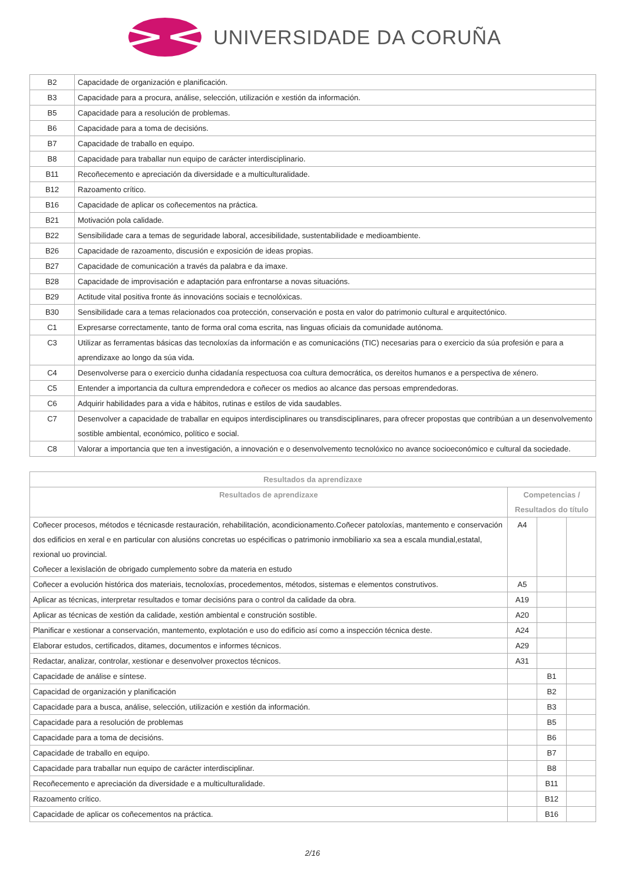UNIVERSIDADE DA CORUÑA
| B2 | Capacidade de organización e planificación. |
| B3 | Capacidade para a procura, análise, selección, utilización e xestión da información. |
| B5 | Capacidade para a resolución de problemas. |
| B6 | Capacidade para a toma de decisións. |
| B7 | Capacidade de traballo en equipo. |
| B8 | Capacidade para traballar nun equipo de carácter interdisciplinario. |
| B11 | Recoñecemento e apreciación da diversidade e a multiculturalidade. |
| B12 | Razoamento crítico. |
| B16 | Capacidade de aplicar os coñecementos na práctica. |
| B21 | Motivación pola calidade. |
| B22 | Sensibilidade cara a temas de seguridade laboral, accesibilidade, sustentabilidade e medioambiente. |
| B26 | Capacidade de razoamento, discusión e exposición de ideas propias. |
| B27 | Capacidade de comunicación a través da palabra e da imaxe. |
| B28 | Capacidade de improvisación e adaptación para enfrontarse a novas situacións. |
| B29 | Actitude vital positiva fronte ás innovacións sociais e tecnolóxicas. |
| B30 | Sensibilidade cara a temas relacionados coa protección, conservación e posta en valor do patrimonio cultural e arquitectónico. |
| C1 | Expresarse correctamente, tanto de forma oral coma escrita, nas linguas oficiais da comunidade autónoma. |
| C3 | Utilizar as ferramentas básicas das tecnoloxías da información e as comunicacións (TIC) necesarias para o exercicio da súa profesión e para a aprendizaxe ao longo da súa vida. |
| C4 | Desenvolverse para o exercicio dunha cidadanía respectuosa coa cultura democrática, os dereitos humanos e a perspectiva de xénero. |
| C5 | Entender a importancia da cultura emprendedora e coñecer os medios ao alcance das persoas emprendedoras. |
| C6 | Adquirir habilidades para a vida e hábitos, rutinas e estilos de vida saudables. |
| C7 | Desenvolver a capacidade de traballar en equipos interdisciplinares ou transdisciplinares, para ofrecer propostas que contribúan a un desenvolvemento sostible ambiental, económico, político e social. |
| C8 | Valorar a importancia que ten a investigación, a innovación e o desenvolvemento tecnolóxico no avance socioeconómico e cultural da sociedade. |
| Resultados da aprendizaxe | | | |
| --- | --- | --- | --- |
| Resultados de aprendizaxe | Competencias / Resultados do título | | |
| Coñecer procesos, métodos e técnicasde restauración, rehabilitación, acondicionamento.Coñecer patoloxías, mantemento e conservación dos edificios en xeral e en particular con alusións concretas uo espécificas o patrimonio inmobiliario xa sea a escala mundial,estatal, rexional uo provincial. Coñecer a lexislación de obrigado cumplemento sobre da materia en estudo | A4 | | |
| Coñecer a evolución histórica dos materiais, tecnoloxías, procedementos, métodos, sistemas e elementos construtivos. | A5 | | |
| Aplicar as técnicas, interpretar resultados e tomar decisións para o control da calidade da obra. | A19 | | |
| Aplicar as técnicas de xestión da calidade, xestión ambiental e construción sostible. | A20 | | |
| Planificar e xestionar a conservación, mantemento, explotación e uso do edificio así como a inspección técnica deste. | A24 | | |
| Elaborar estudos, certificados, ditames, documentos e informes técnicos. | A29 | | |
| Redactar, analizar, controlar, xestionar e desenvolver proxectos técnicos. | A31 | | |
| Capacidade de análise e síntese. | | B1 | |
| Capacidad de organización y planificación | | B2 | |
| Capacidade para a busca, análise, selección, utilización e xestión da información. | | B3 | |
| Capacidade para a resolución de problemas | | B5 | |
| Capacidade para a toma de decisións. | | B6 | |
| Capacidade de traballo en equipo. | | B7 | |
| Capacidade para traballar nun equipo de carácter interdisciplinar. | | B8 | |
| Recoñecemento e apreciación da diversidade e a multiculturalidade. | | B11 | |
| Razoamento crítico. | | B12 | |
| Capacidade de aplicar os coñecementos na práctica. | | B16 | |
2/16